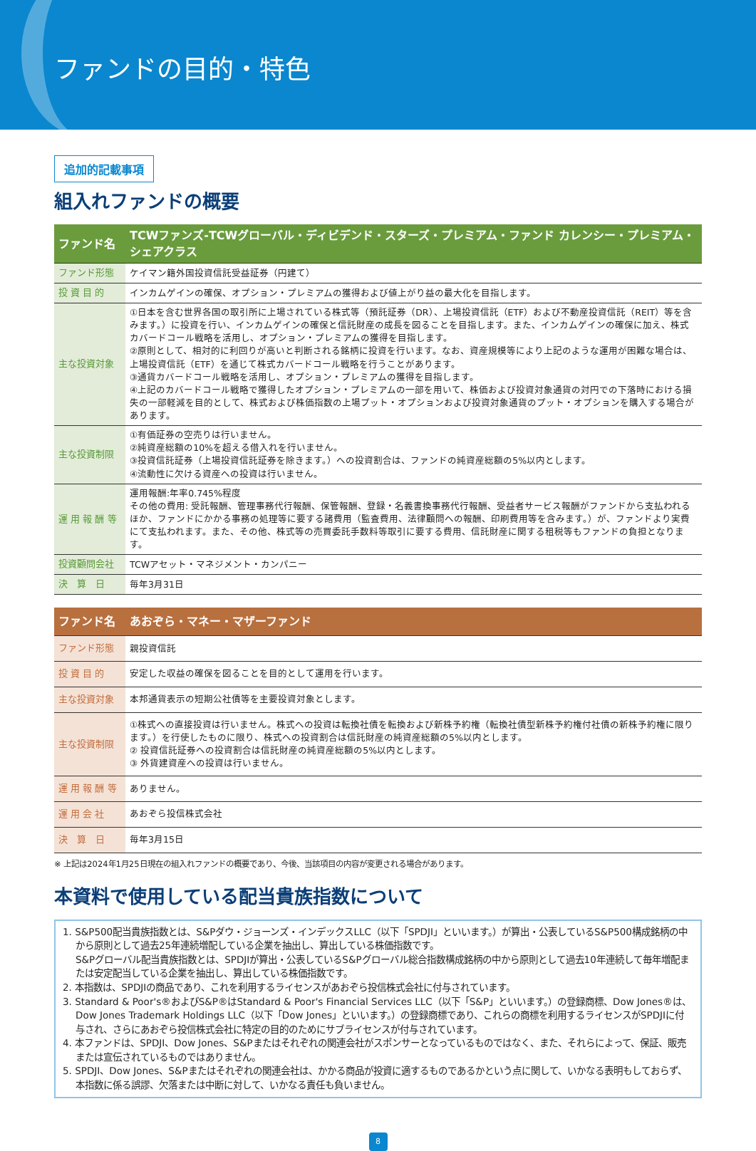ファンドの目的・特色
追加的記載事項
組入れファンドの概要
| ファンド名 | TCWファンズ-TCWグローバル・ディビデンド・スターズ・プレミアム・ファンド カレンシー・プレミアム・シェアクラス |
| ファンド形態 | ケイマン籍外国投資信託受益証券（円建て） |
| 投 資 目 的 | インカムゲインの確保、オプション・プレミアムの獲得および値上がり益の最大化を目指します。 |
| 主な投資対象 | ①日本を含む世界各国の取引所に上場されている株式等（預託証券（DR）、上場投資信託（ETF）および不動産投資信託（REIT）等を含みます。）に投資を行い、インカムゲインの確保と信託財産の成長を図ることを目指します。また、インカムゲインの確保に加え、株式カバードコール戦略を活用し、オプション・プレミアムの獲得を目指します。 ②原則として、相対的に利回りが高いと判断される銘柄に投資を行います。なお、資産規模等により上記のような運用が困難な場合は、上場投資信託（ETF）を通じて株式カバードコール戦略を行うことがあります。 ③通貨カバードコール戦略を活用し、オプション・プレミアムの獲得を目指します。 ④上記のカバードコール戦略で獲得したオプション・プレミアムの一部を用いて、株価および投資対象通貨の対円での下落時における損失の一部軽減を目的として、株式および株価指数の上場プット・オプションおよび投資対象通貨のプット・オプションを購入する場合があります。 |
| 主な投資制限 | ①有価証券の空売りは行いません。 ②純資産総額の10%を超える借入れを行いません。 ③投資信託証券（上場投資信託証券を除きます。）への投資割合は、ファンドの純資産総額の5%以内とします。 ④流動性に欠ける資産への投資は行いません。 |
| 運 用 報 酬 等 | 運用報酬:年率0.745%程度 その他の費用: 受託報酬、管理事務代行報酬、保管報酬、登録・名義書換事務代行報酬、受益者サービス報酬がファンドから支払われるほか、ファンドにかかる事務の処理等に要する諸費用（監査費用、法律顧問への報酬、印刷費用等を含みます。）が、ファンドより実費にて支払われます。また、その他、株式等の売買委託手数料等取引に要する費用、信託財産に関する租税等もファンドの負担となります。 |
| 投資顧問会社 | TCWアセット・マネジメント・カンパニー |
| 決 算 日 | 毎年3月31日 |
| ファンド名 | あおぞら・マネー・マザーファンド |
| ファンド形態 | 親投資信託 |
| 投 資 目 的 | 安定した収益の確保を図ることを目的として運用を行います。 |
| 主な投資対象 | 本邦通貨表示の短期公社債等を主要投資対象とします。 |
| 主な投資制限 | ①株式への直接投資は行いません。株式への投資は転換社債を転換および新株予約権（転換社債型新株予約権付社債の新株予約権に限ります。）を行使したものに限り、株式への投資割合は信託財産の純資産総額の5%以内とします。 ② 投資信託証券への投資割合は信託財産の純資産総額の5%以内とします。 ③ 外貨建資産への投資は行いません。 |
| 運 用 報 酬 等 | ありません。 |
| 運 用 会 社 | あおぞら投信株式会社 |
| 決 算 日 | 毎年3月15日 |
※ 上記は2024年1月25日現在の組入れファンドの概要であり、今後、当該項目の内容が変更される場合があります。
本資料で使用している配当貴族指数について
1. S&P500配当貴族指数とは、S&Pダウ・ジョーンズ・インデックスLLC（以下「SPDJI」といいます。）が算出・公表しているS&P500構成銘柄の中から原則として過去25年連続増配している企業を抽出し、算出している株価指数です。
S&Pグローバル配当貴族指数とは、SPDJIが算出・公表しているS&Pグローバル総合指数構成銘柄の中から原則として過去10年連続して毎年増配または安定配当している企業を抽出し、算出している株価指数です。
2. 本指数は、SPDJIの商品であり、これを利用するライセンスがあおぞら投信株式会社に付与されています。
3. Standard & Poor's®およびS&P®はStandard & Poor's Financial Services LLC（以下「S&P」といいます。）の登録商標、Dow Jones®は、Dow Jones Trademark Holdings LLC（以下「Dow Jones」といいます。）の登録商標であり、これらの商標を利用するライセンスがSPDJIに付与され、さらにあおぞら投信株式会社に特定の目的のためにサブライセンスが付与されています。
4. 本ファンドは、SPDJI、Dow Jones、S&Pまたはそれぞれの関連会社がスポンサーとなっているものではなく、また、それらによって、保証、販売または宣伝されているものではありません。
5. SPDJI、Dow Jones、S&Pまたはそれぞれの関連会社は、かかる商品が投資に適するものであるかという点に関して、いかなる表明もしておらず、本指数に係る誤謬、欠落または中断に対して、いかなる責任も負いません。
8